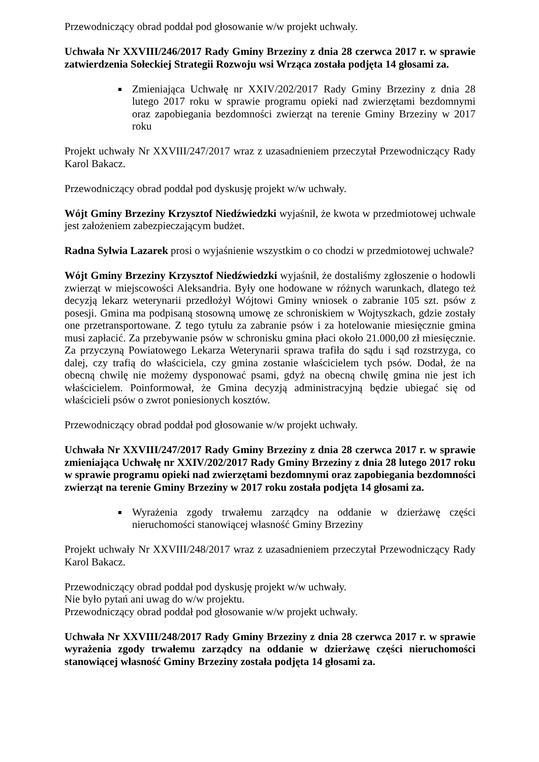Przewodniczący obrad poddał pod głosowanie w/w projekt uchwały.
Uchwała Nr XXVIII/246/2017 Rady Gminy Brzeziny z dnia 28 czerwca 2017 r. w sprawie zatwierdzenia Sołeckiej Strategii Rozwoju wsi Wrząca została podjęta 14 głosami za.
Zmieniająca Uchwałę nr XXIV/202/2017 Rady Gminy Brzeziny z dnia 28 lutego 2017 roku w sprawie programu opieki nad zwierzętami bezdomnymi oraz zapobiegania bezdomności zwierząt na terenie Gminy Brzeziny w 2017 roku
Projekt uchwały Nr XXVIII/247/2017 wraz z uzasadnieniem przeczytał Przewodniczący Rady Karol Bakacz.
Przewodniczący obrad poddał pod dyskusję projekt w/w uchwały.
Wójt Gminy Brzeziny Krzysztof Niedźwiedzki wyjaśnił, że kwota w przedmiotowej uchwale jest założeniem zabezpieczającym budżet.
Radna Sylwia Lazarek prosi o wyjaśnienie wszystkim o co chodzi w przedmiotowej uchwale?
Wójt Gminy Brzeziny Krzysztof Niedźwiedzki wyjaśnił, że dostaliśmy zgłoszenie o hodowli zwierząt w miejscowości Aleksandria. Były one hodowane w różnych warunkach, dlatego też decyzją lekarz weterynarii przedłożył Wójtowi Gminy wniosek o zabranie 105 szt. psów z posesji. Gmina ma podpisaną stosowną umowę ze schroniskiem w Wojtyszkach, gdzie zostały one przetransportowane. Z tego tytułu za zabranie psów i za hotelowanie miesięcznie gmina musi zapłacić. Za przebywanie psów w schronisku gmina płaci około 21.000,00 zł miesięcznie. Za przyczyną Powiatowego Lekarza Weterynarii sprawa trafiła do sądu i sąd rozstrzyga, co dalej, czy trafią do właściciela, czy gmina zostanie właścicielem tych psów. Dodał, że na obecną chwilę nie możemy dysponować psami, gdyż na obecną chwilę gmina nie jest ich właścicielem. Poinformował, że Gmina decyzją administracyjną będzie ubiegać się od właścicieli psów o zwrot poniesionych kosztów.
Przewodniczący obrad poddał pod głosowanie w/w projekt uchwały.
Uchwała Nr XXVIII/247/2017 Rady Gminy Brzeziny z dnia 28 czerwca 2017 r. w sprawie zmieniająca Uchwałę nr XXIV/202/2017 Rady Gminy Brzeziny z dnia 28 lutego 2017 roku w sprawie programu opieki nad zwierzętami bezdomnymi oraz zapobiegania bezdomności zwierząt na terenie Gminy Brzeziny w 2017 roku została podjęta 14 głosami za.
Wyrażenia zgody trwałemu zarządcy na oddanie w dzierżawę części nieruchomości stanowiącej własność Gminy Brzeziny
Projekt uchwały Nr XXVIII/248/2017 wraz z uzasadnieniem przeczytał Przewodniczący Rady Karol Bakacz.
Przewodniczący obrad poddał pod dyskusję projekt w/w uchwały.
Nie było pytań ani uwag do w/w projektu.
Przewodniczący obrad poddał pod głosowanie w/w projekt uchwały.
Uchwała Nr XXVIII/248/2017 Rady Gminy Brzeziny z dnia 28 czerwca 2017 r. w sprawie wyrażenia zgody trwałemu zarządcy na oddanie w dzierżawę części nieruchomości stanowiącej własność Gminy Brzeziny została podjęta 14 głosami za.